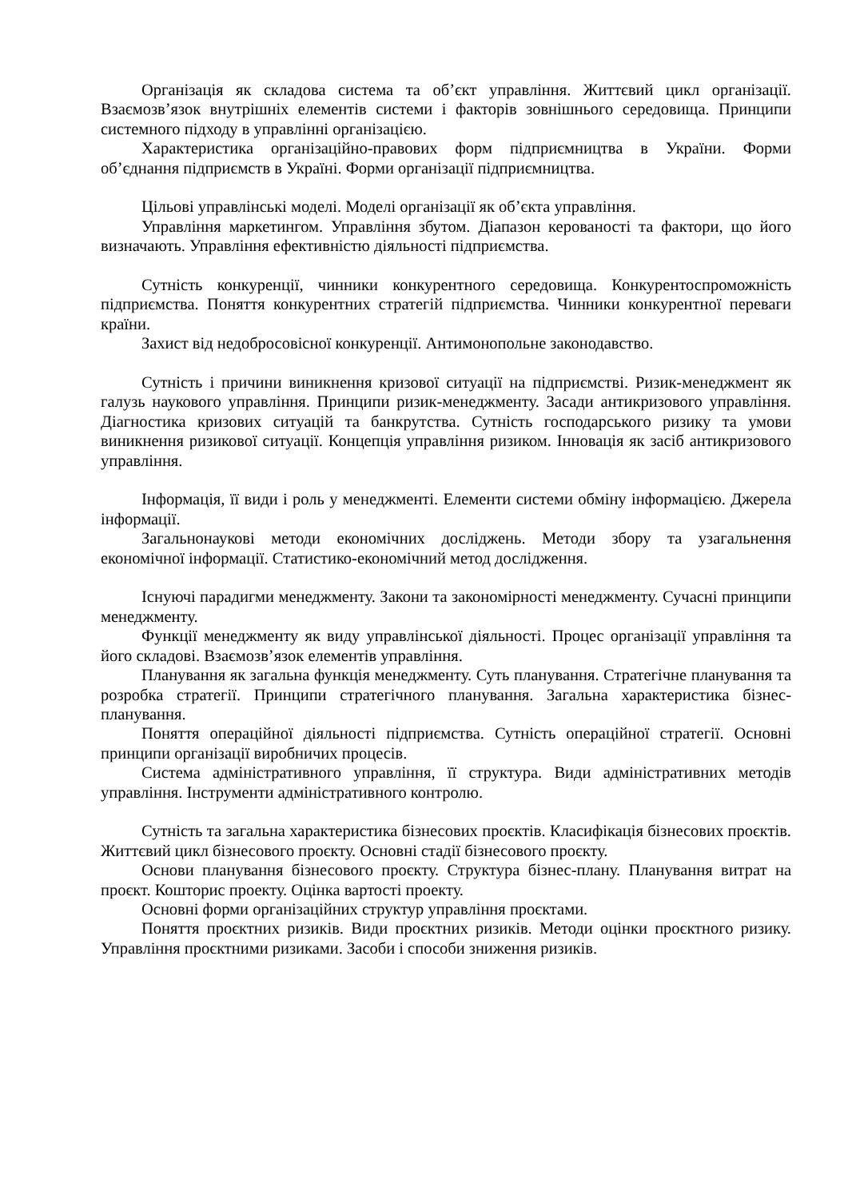Організація як складова система та об’єкт управління. Життєвий цикл організації. Взаємозв’язок внутрішніх елементів системи і факторів зовнішнього середовища. Принципи системного підходу в управлінні організацією.
Характеристика організаційно-правових форм підприємництва в України. Форми об’єднання підприємств в Україні. Форми організації підприємництва.
Цільові управлінські моделі. Моделі організації як об’єкта управління.
Управління маркетингом. Управління збутом. Діапазон керованості та фактори, що його визначають. Управління ефективністю діяльності підприємства.
Сутність конкуренції, чинники конкурентного середовища. Конкурентоспроможність підприємства. Поняття конкурентних стратегій підприємства. Чинники конкурентної переваги країни.
Захист від недобросовісної конкуренції. Антимонопольне законодавство.
Сутність і причини виникнення кризової ситуації на підприємстві. Ризик-менеджмент як галузь наукового управління. Принципи ризик-менеджменту. Засади антикризового управління. Діагностика кризових ситуацій та банкрутства. Сутність господарського ризику та умови виникнення ризикової ситуації. Концепція управління ризиком. Інновація як засіб антикризового управління.
Інформація, її види і роль у менеджменті. Елементи системи обміну інформацією. Джерела інформації.
Загальнонаукові методи економічних досліджень. Методи збору та узагальнення економічної інформації. Статистико-економічний метод дослідження.
Існуючі парадигми менеджменту. Закони та закономірності менеджменту. Сучасні принципи менеджменту.
Функції менеджменту як виду управлінської діяльності. Процес організації управління та його складові. Взаємозв’язок елементів управління.
Планування як загальна функція менеджменту. Суть планування. Стратегічне планування та розробка стратегії. Принципи стратегічного планування. Загальна характеристика бізнес-планування.
Поняття операційної діяльності підприємства. Сутність операційної стратегії. Основні принципи організації виробничих процесів.
Система адміністративного управління, її структура. Види адміністративних методів управління. Інструменти адміністративного контролю.
Сутність та загальна характеристика бізнесових проєктів. Класифікація бізнесових проєктів. Життєвий цикл бізнесового проєкту. Основні стадії бізнесового проєкту.
Основи планування бізнесового проєкту. Структура бізнес-плану. Планування витрат на проєкт. Кошторис проекту. Оцінка вартості проекту.
Основні форми організаційних структур управління проєктами.
Поняття проєктних ризиків. Види проєктних ризиків. Методи оцінки проєктного ризику. Управління проєктними ризиками. Засоби і способи зниження ризиків.